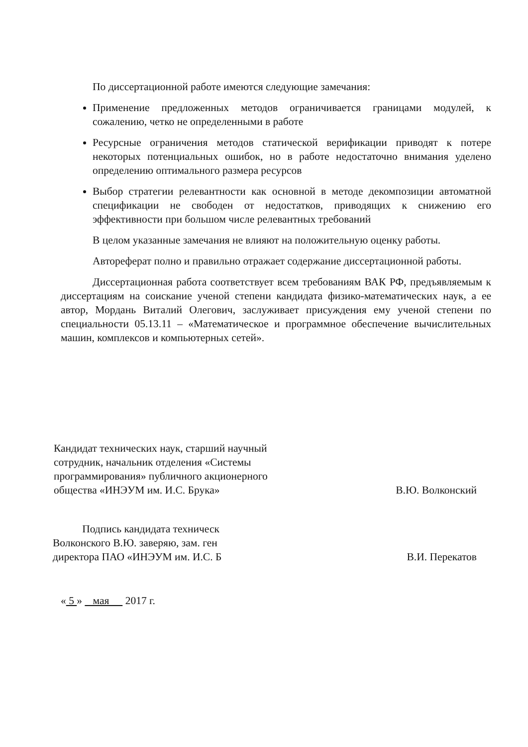По диссертационной работе имеются следующие замечания:
Применение предложенных методов ограничивается границами модулей, к сожалению, четко не определенными в работе
Ресурсные ограничения методов статической верификации приводят к потере некоторых потенциальных ошибок, но в работе недостаточно внимания уделено определению оптимального размера ресурсов
Выбор стратегии релевантности как основной в методе декомпозиции автоматной спецификации не свободен от недостатков, приводящих к снижению его эффективности при большом числе релевантных требований
В целом указанные замечания не влияют на положительную оценку работы.
Автореферат полно и правильно отражает содержание диссертационной работы.
Диссертационная работа соответствует всем требованиям ВАК РФ, предъявляемым к диссертациям на соискание ученой степени кандидата физико-математических наук, а ее автор, Мордань Виталий Олегович, заслуживает присуждения ему ученой степени по специальности 05.13.11 – «Математическое и программное обеспечение вычислительных машин, комплексов и компьютерных сетей».
Кандидат технических наук, старший научный сотрудник, начальник отделения «Системы программирования» публичного акционерного общества «ИНЭУМ им. И.С. Брука»
В.Ю. Волконский
Подпись кандидата техническ
Волконского В.Ю. заверяю, зам. ген
директора ПАО «ИНЭУМ им. И.С. Б
В.И. Перекатов
« 5 » мая 2017 г.